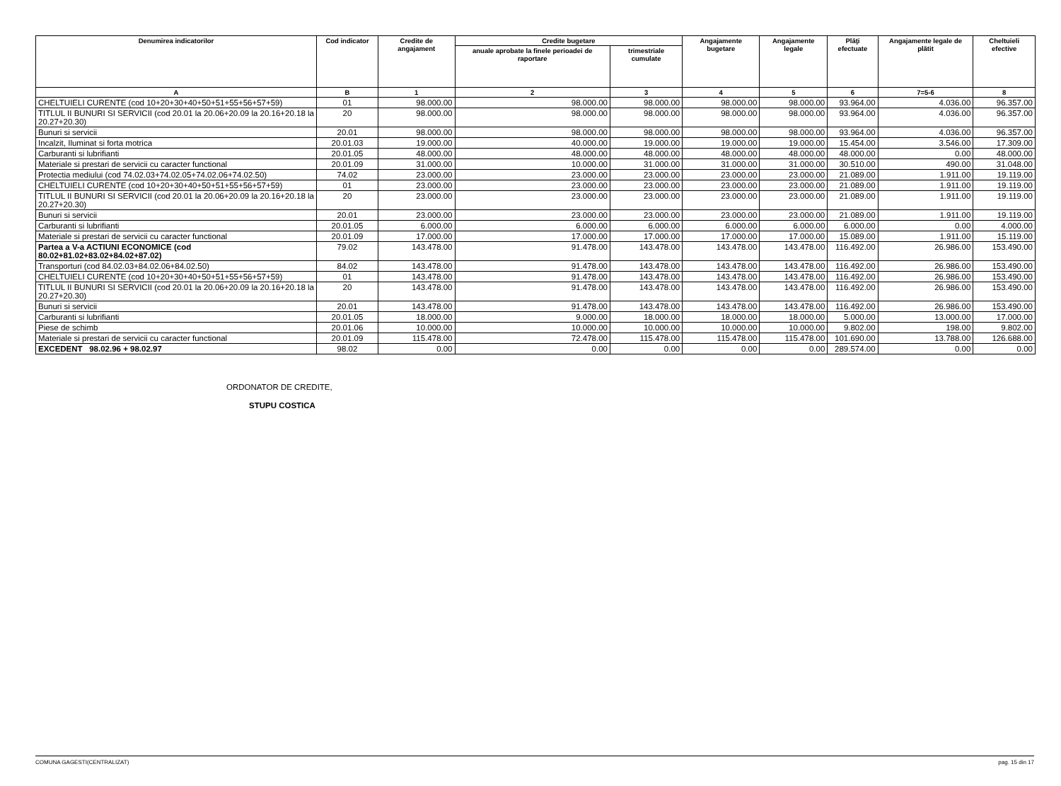| Denumirea indicatorilor | Cod indicator | Credite de angajament | Credite bugetare | | Angajamente bugetare | Angajamente legale | Plăţi efectuate | Angajamente legale de plătit | Cheltuieli efective |
| --- | --- | --- | --- | --- | --- | --- | --- | --- | --- |
| | | | anuale aprobate la finele perioadei de raportare | trimestriale cumulate | | | | | |
| A | B | 1 | 2 | 3 | 4 | 5 | 6 | 7=5-6 | 8 |
| CHELTUIELI CURENTE (cod 10+20+30+40+50+51+55+56+57+59) | 01 | 98.000.00 | 98.000.00 | 98.000.00 | 98.000.00 | 98.000.00 | 93.964.00 | 4.036.00 | 96.357.00 |
| TITLUL II BUNURI SI SERVICII (cod 20.01 la 20.06+20.09 la 20.16+20.18 la 20.27+20.30) | 20 | 98.000.00 | 98.000.00 | 98.000.00 | 98.000.00 | 98.000.00 | 93.964.00 | 4.036.00 | 96.357.00 |
| Bunuri si servicii | 20.01 | 98.000.00 | 98.000.00 | 98.000.00 | 98.000.00 | 98.000.00 | 93.964.00 | 4.036.00 | 96.357.00 |
| Incalzit, Iluminat si forta motrica | 20.01.03 | 19.000.00 | 40.000.00 | 19.000.00 | 19.000.00 | 19.000.00 | 15.454.00 | 3.546.00 | 17.309.00 |
| Carburanti si lubrifianti | 20.01.05 | 48.000.00 | 48.000.00 | 48.000.00 | 48.000.00 | 48.000.00 | 48.000.00 | 0.00 | 48.000.00 |
| Materiale si prestari de servicii cu caracter functional | 20.01.09 | 31.000.00 | 10.000.00 | 31.000.00 | 31.000.00 | 31.000.00 | 30.510.00 | 490.00 | 31.048.00 |
| Protectia mediului (cod 74.02.03+74.02.05+74.02.06+74.02.50) | 74.02 | 23.000.00 | 23.000.00 | 23.000.00 | 23.000.00 | 23.000.00 | 21.089.00 | 1.911.00 | 19.119.00 |
| CHELTUIELI CURENTE (cod 10+20+30+40+50+51+55+56+57+59) | 01 | 23.000.00 | 23.000.00 | 23.000.00 | 23.000.00 | 23.000.00 | 21.089.00 | 1.911.00 | 19.119.00 |
| TITLUL II BUNURI SI SERVICII (cod 20.01 la 20.06+20.09 la 20.16+20.18 la 20.27+20.30) | 20 | 23.000.00 | 23.000.00 | 23.000.00 | 23.000.00 | 23.000.00 | 21.089.00 | 1.911.00 | 19.119.00 |
| Bunuri si servicii | 20.01 | 23.000.00 | 23.000.00 | 23.000.00 | 23.000.00 | 23.000.00 | 21.089.00 | 1.911.00 | 19.119.00 |
| Carburanti si lubrifianti | 20.01.05 | 6.000.00 | 6.000.00 | 6.000.00 | 6.000.00 | 6.000.00 | 6.000.00 | 0.00 | 4.000.00 |
| Materiale si prestari de servicii cu caracter functional | 20.01.09 | 17.000.00 | 17.000.00 | 17.000.00 | 17.000.00 | 17.000.00 | 15.089.00 | 1.911.00 | 15.119.00 |
| Partea a V-a ACTIUNI ECONOMICE (cod 80.02+81.02+83.02+84.02+87.02) | 79.02 | 143.478.00 | 91.478.00 | 143.478.00 | 143.478.00 | 143.478.00 | 116.492.00 | 26.986.00 | 153.490.00 |
| Transporturi (cod 84.02.03+84.02.06+84.02.50) | 84.02 | 143.478.00 | 91.478.00 | 143.478.00 | 143.478.00 | 143.478.00 | 116.492.00 | 26.986.00 | 153.490.00 |
| CHELTUIELI CURENTE (cod 10+20+30+40+50+51+55+56+57+59) | 01 | 143.478.00 | 91.478.00 | 143.478.00 | 143.478.00 | 143.478.00 | 116.492.00 | 26.986.00 | 153.490.00 |
| TITLUL II BUNURI SI SERVICII (cod 20.01 la 20.06+20.09 la 20.16+20.18 la 20.27+20.30) | 20 | 143.478.00 | 91.478.00 | 143.478.00 | 143.478.00 | 143.478.00 | 116.492.00 | 26.986.00 | 153.490.00 |
| Bunuri si servicii | 20.01 | 143.478.00 | 91.478.00 | 143.478.00 | 143.478.00 | 143.478.00 | 116.492.00 | 26.986.00 | 153.490.00 |
| Carburanti si lubrifianti | 20.01.05 | 18.000.00 | 9.000.00 | 18.000.00 | 18.000.00 | 18.000.00 | 5.000.00 | 13.000.00 | 17.000.00 |
| Piese de schimb | 20.01.06 | 10.000.00 | 10.000.00 | 10.000.00 | 10.000.00 | 10.000.00 | 9.802.00 | 198.00 | 9.802.00 |
| Materiale si prestari de servicii cu caracter functional | 20.01.09 | 115.478.00 | 72.478.00 | 115.478.00 | 115.478.00 | 115.478.00 | 101.690.00 | 13.788.00 | 126.688.00 |
| EXCEDENT 98.02.96 + 98.02.97 | 98.02 | 0.00 | 0.00 | 0.00 | 0.00 | 0.00 | 289.574.00 | 0.00 | 0.00 |
ORDONATOR DE CREDITE,
STUPU COSTICA
COMUNA GAGESTI(CENTRALIZAT) pag. 15 din 17